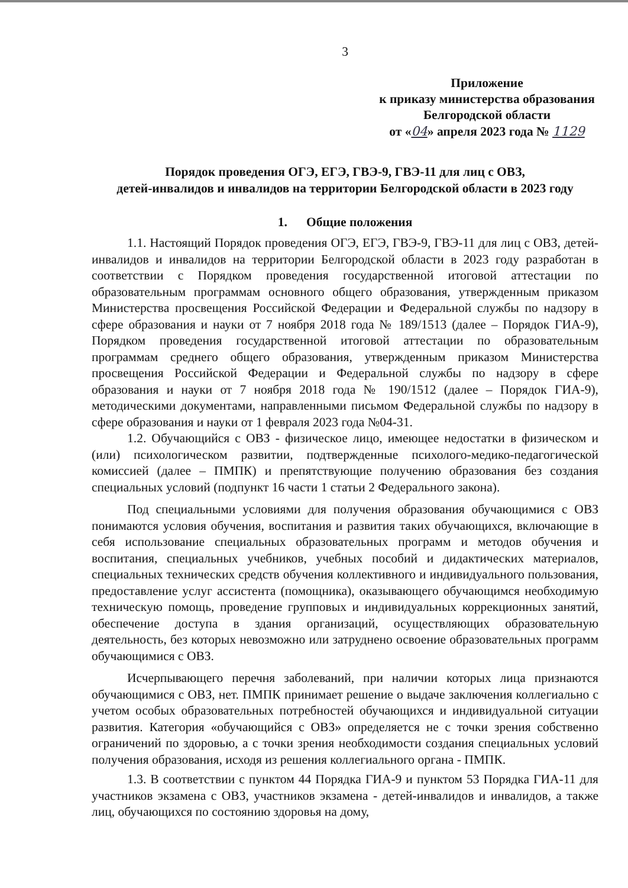3
Приложение
к приказу министерства образования
Белгородской области
от «04» апреля 2023 года № 1129
Порядок проведения ОГЭ, ЕГЭ, ГВЭ-9, ГВЭ-11 для лиц с ОВЗ,
детей-инвалидов и инвалидов на территории Белгородской области в 2023 году
1. Общие положения
1.1. Настоящий Порядок проведения ОГЭ, ЕГЭ, ГВЭ-9, ГВЭ-11 для лиц с ОВЗ, детей-инвалидов и инвалидов на территории Белгородской области в 2023 году разработан в соответствии с Порядком проведения государственной итоговой аттестации по образовательным программам основного общего образования, утвержденным приказом Министерства просвещения Российской Федерации и Федеральной службы по надзору в сфере образования и науки от 7 ноября 2018 года № 189/1513 (далее – Порядок ГИА-9), Порядком проведения государственной итоговой аттестации по образовательным программам среднего общего образования, утвержденным приказом Министерства просвещения Российской Федерации и Федеральной службы по надзору в сфере образования и науки от 7 ноября 2018 года № 190/1512 (далее – Порядок ГИА-9), методическими документами, направленными письмом Федеральной службы по надзору в сфере образования и науки от 1 февраля 2023 года №04-31.
1.2. Обучающийся с ОВЗ - физическое лицо, имеющее недостатки в физическом и (или) психологическом развитии, подтвержденные психолого-медико-педагогической комиссией (далее – ПМПК) и препятствующие получению образования без создания специальных условий (подпункт 16 части 1 статьи 2 Федерального закона).
Под специальными условиями для получения образования обучающимися с ОВЗ понимаются условия обучения, воспитания и развития таких обучающихся, включающие в себя использование специальных образовательных программ и методов обучения и воспитания, специальных учебников, учебных пособий и дидактических материалов, специальных технических средств обучения коллективного и индивидуального пользования, предоставление услуг ассистента (помощника), оказывающего обучающимся необходимую техническую помощь, проведение групповых и индивидуальных коррекционных занятий, обеспечение доступа в здания организаций, осуществляющих образовательную деятельность, без которых невозможно или затруднено освоение образовательных программ обучающимися с ОВЗ.
Исчерпывающего перечня заболеваний, при наличии которых лица признаются обучающимися с ОВЗ, нет. ПМПК принимает решение о выдаче заключения коллегиально с учетом особых образовательных потребностей обучающихся и индивидуальной ситуации развития. Категория «обучающийся с ОВЗ» определяется не с точки зрения собственно ограничений по здоровью, а с точки зрения необходимости создания специальных условий получения образования, исходя из решения коллегиального органа - ПМПК.
1.3. В соответствии с пунктом 44 Порядка ГИА-9 и пунктом 53 Порядка ГИА-11 для участников экзамена с ОВЗ, участников экзамена - детей-инвалидов и инвалидов, а также лиц, обучающихся по состоянию здоровья на дому,